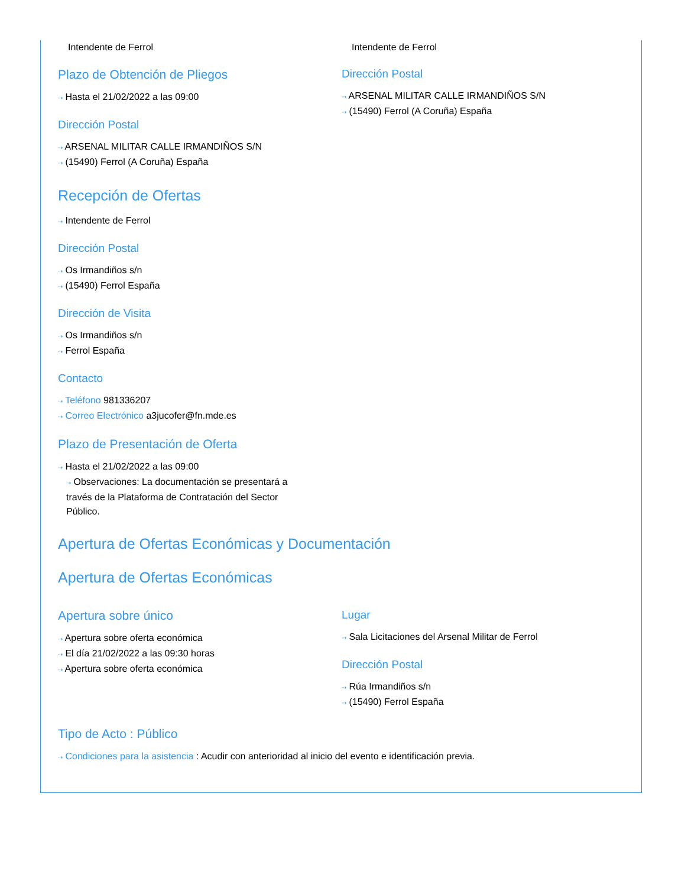Intendente de Ferrol
Plazo de Obtención de Pliegos
⇢ Hasta el 21/02/2022 a las 09:00
Dirección Postal
⇢ ARSENAL MILITAR CALLE IRMANDIÑOS S/N
⇢ (15490) Ferrol (A Coruña) España
Intendente de Ferrol
Dirección Postal
⇢ ARSENAL MILITAR CALLE IRMANDIÑOS S/N
⇢ (15490) Ferrol (A Coruña) España
Recepción de Ofertas
⇢ Intendente de Ferrol
Dirección Postal
⇢ Os Irmandiños s/n
⇢ (15490) Ferrol España
Dirección de Visita
⇢ Os Irmandiños s/n
⇢ Ferrol España
Contacto
⇢ Teléfono 981336207
⇢ Correo Electrónico a3jucofer@fn.mde.es
Plazo de Presentación de Oferta
⇢ Hasta el 21/02/2022 a las 09:00
⇢ Observaciones: La documentación se presentará a través de la Plataforma de Contratación del Sector Público.
Apertura de Ofertas Económicas y Documentación
Apertura de Ofertas Económicas
Apertura sobre único
⇢ Apertura sobre oferta económica
⇢ El día 21/02/2022 a las 09:30 horas
⇢ Apertura sobre oferta económica
Lugar
⇢ Sala Licitaciones del Arsenal Militar de Ferrol
Dirección Postal
⇢ Rúa Irmandiños s/n
⇢ (15490) Ferrol España
Tipo de Acto : Público
⇢ Condiciones para la asistencia : Acudir con anterioridad al inicio del evento e identificación previa.